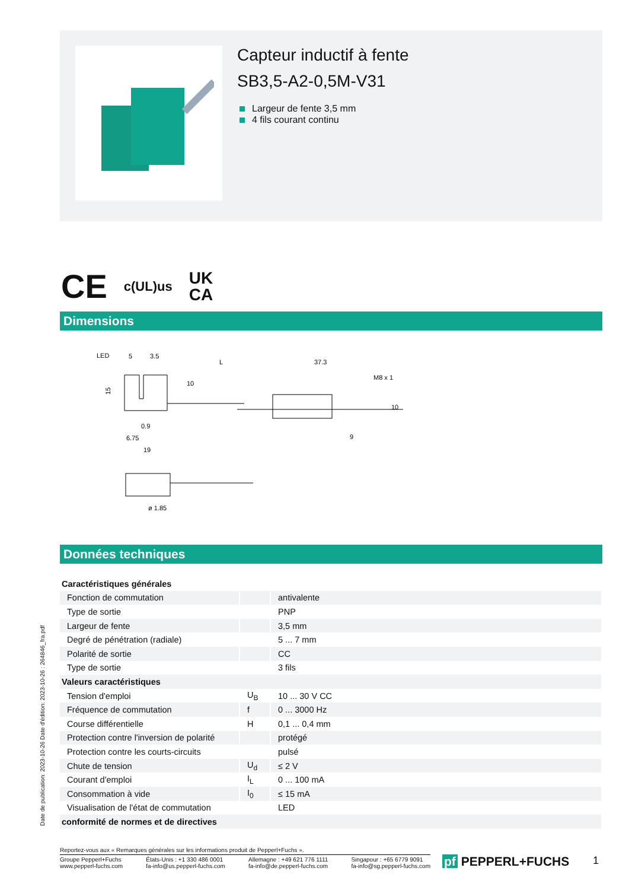Capteur inductif à fente
SB3,5-A2-0,5M-V31
Largeur de fente 3,5 mm
4 fils courant continu
CE c(UL)us UK
CA
Dimensions
LED
5
3.5
L
37.3
0.9
6.75
19
9
ø 1.85
15
10
M8 x 1
10
Données techniques
| Caractéristiques générales | | |
| Fonction de commutation | | antivalente |
| Type de sortie | | PNP |
| Largeur de fente | | 3,5 mm |
| Degré de pénétration (radiale) | | 5 ... 7 mm |
| Polarité de sortie | | CC |
| Type de sortie | | 3 fils |
| Valeurs caractéristiques | | |
| Tension d'emploi | U<sub>B</sub> | 10 ... 30 V CC |
| Fréquence de commutation | f | 0 ... 3000 Hz |
| Course différentielle | H | 0,1 ... 0,4 mm |
| Protection contre l'inversion de polarité | | protégé |
| Protection contre les courts-circuits | | pulsé |
| Chute de tension | U<sub>d</sub> | ≤ 2 V |
| Courant d'emploi | I<sub>L</sub> | 0 ... 100 mA |
| Consommation à vide | I<sub>0</sub> | ≤ 15 mA |
| Visualisation de l'état de commutation | | LED |
| conformité de normes et de directives | | |
Date de publication: 2023-10-26 Date d'édition: 2023-10-26 : 264846_fra.pdf
Reportez-vous aux « Remarques générales sur les informations produit de Pepperl+Fuchs ».
Groupe Pepperl+Fuchs
www.pepperl-fuchs.com
États-Unis : +1 330 486 0001
fa-info@us.pepperl-fuchs.com
Allemagne : +49 621 776 1111
fa-info@de.pepperl-fuchs.com
Singapour : +65 6779 9091
fa-info@sg.pepperl-fuchs.com
pf PEPPERL+FUCHS 1